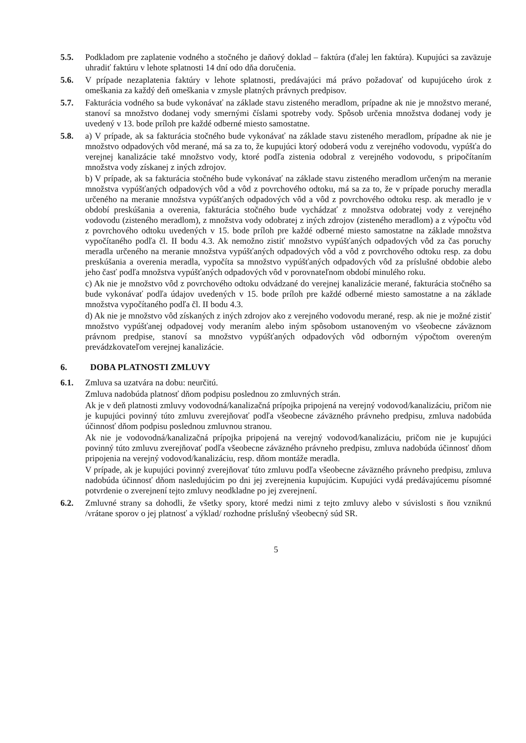5.5. Podkladom pre zaplatenie vodného a stočného je daňový doklad – faktúra (ďalej len faktúra). Kupujúci sa zaväzuje uhradiť faktúru v lehote splatnosti 14 dní odo dňa doručenia.
5.6. V prípade nezaplatenia faktúry v lehote splatnosti, predávajúci má právo požadovať od kupujúceho úrok z omeškania za každý deň omeškania v zmysle platných právnych predpisov.
5.7. Fakturácia vodného sa bude vykonávať na základe stavu zisteného meradlom, prípadne ak nie je množstvo merané, stanoví sa množstvo dodanej vody smernými číslami spotreby vody. Spôsob určenia množstva dodanej vody je uvedený v 13. bode príloh pre každé odberné miesto samostatne.
5.8. a) V prípade, ak sa fakturácia stočného bude vykonávať na základe stavu zisteného meradlom, prípadne ak nie je množstvo odpadových vôd merané, má sa za to, že kupujúci ktorý odoberá vodu z verejného vodovodu, vypúšťa do verejnej kanalizácie také množstvo vody, ktoré podľa zistenia odobral z verejného vodovodu, s pripočítaním množstva vody získanej z iných zdrojov.
b) V prípade, ak sa fakturácia stočného bude vykonávať na základe stavu zisteného meradlom určeným na meranie množstva vypúšťaných odpadových vôd a vôd z povrchového odtoku, má sa za to, že v prípade poruchy meradla určeného na meranie množstva vypúšťaných odpadových vôd a vôd z povrchového odtoku resp. ak meradlo je v období preskúšania a overenia, fakturácia stočného bude vychádzať z množstva odobratej vody z verejného vodovodu (zisteného meradlom), z množstva vody odobratej z iných zdrojov (zisteného meradlom) a z výpočtu vôd z povrchového odtoku uvedených v 15. bode príloh pre každé odberné miesto samostatne na základe množstva vypočítaného podľa čl. II bodu 4.3. Ak nemožno zistiť množstvo vypúšťaných odpadových vôd za čas poruchy meradla určeného na meranie množstva vypúšťaných odpadových vôd a vôd z povrchového odtoku resp. za dobu preskúšania a overenia meradla, vypočíta sa množstvo vypúšťaných odpadových vôd za príslušné obdobie alebo jeho časť podľa množstva vypúšťaných odpadových vôd v porovnateľnom období minulého roku.
c) Ak nie je množstvo vôd z povrchového odtoku odvádzané do verejnej kanalizácie merané, fakturácia stočného sa bude vykonávať podľa údajov uvedených v 15. bode príloh pre každé odberné miesto samostatne a na základe množstva vypočítaného podľa čl. II bodu 4.3.
d) Ak nie je množstvo vôd získaných z iných zdrojov ako z verejného vodovodu merané, resp. ak nie je možné zistiť množstvo vypúšťanej odpadovej vody meraním alebo iným spôsobom ustanoveným vo všeobecne záväznom právnom predpise, stanoví sa množstvo vypúšťaných odpadových vôd odborným výpočtom overeným prevádzkovateľom verejnej kanalizácie.
6. DOBA PLATNOSTI ZMLUVY
6.1. Zmluva sa uzatvára na dobu: neurčitú.
Zmluva nadobúda platnosť dňom podpisu poslednou zo zmluvných strán.
Ak je v deň platnosti zmluvy vodovodná/kanalizačná prípojka pripojená na verejný vodovod/kanalizáciu, pričom nie je kupujúci povinný túto zmluvu zverejňovať podľa všeobecne záväzného právneho predpisu, zmluva nadobúda účinnosť dňom podpisu poslednou zmluvnou stranou.
Ak nie je vodovodná/kanalizačná prípojka pripojená na verejný vodovod/kanalizáciu, pričom nie je kupujúci povinný túto zmluvu zverejňovať podľa všeobecne záväzného právneho predpisu, zmluva nadobúda účinnosť dňom pripojenia na verejný vodovod/kanalizáciu, resp. dňom montáže meradla.
V prípade, ak je kupujúci povinný zverejňovať túto zmluvu podľa všeobecne záväzného právneho predpisu, zmluva nadobúda účinnosť dňom nasledujúcim po dni jej zverejnenia kupujúcim. Kupujúci vydá predávajúcemu písomné potvrdenie o zverejnení tejto zmluvy neodkladne po jej zverejnení.
6.2. Zmluvné strany sa dohodli, že všetky spory, ktoré medzi nimi z tejto zmluvy alebo v súvislosti s ňou vzniknú /vrátane sporov o jej platnosť a výklad/ rozhodne príslušný všeobecný súd SR.
5